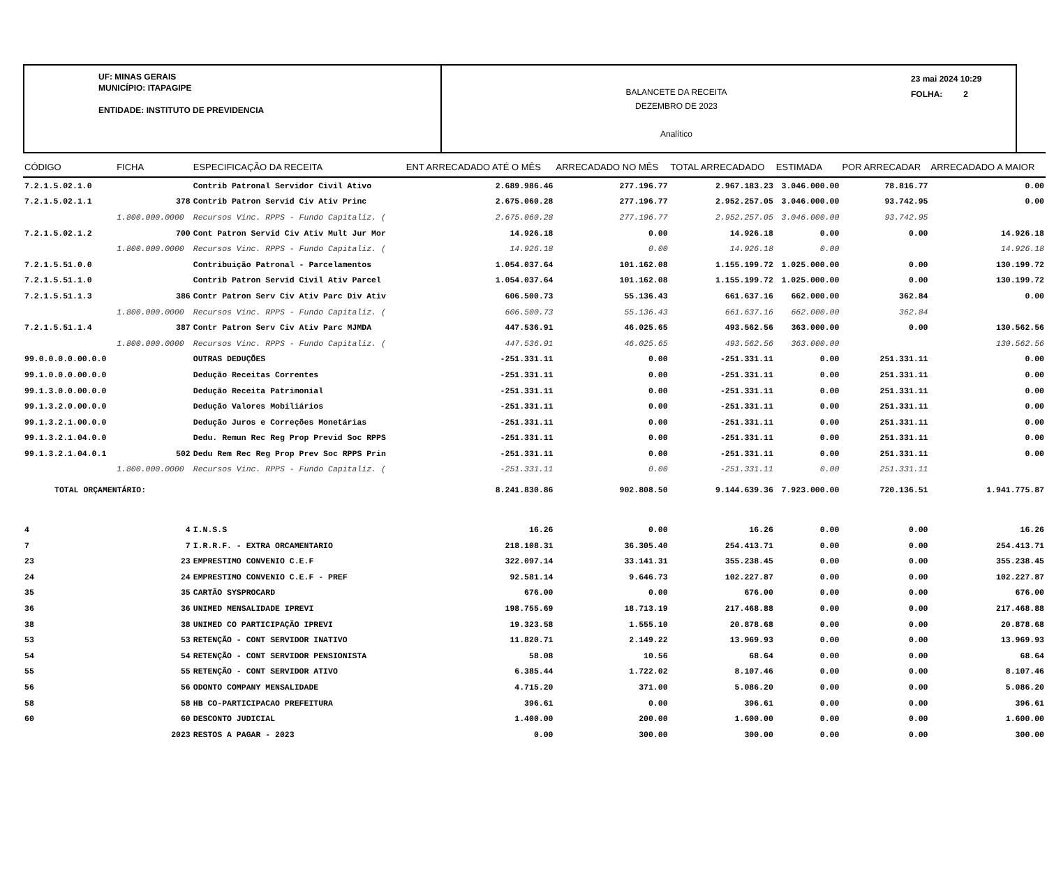UF: MINAS GERAIS
MUNICÍPIO: ITAPAGIPE
ENTIDADE: INSTITUTO DE PREVIDENCIA
BALANCETE DA RECEITA
DEZEMBRO DE 2023
Analítico
23 mai 2024 10:29
FOLHA: 2
| CÓDIGO | FICHA | ESPECIFICAÇÃO DA RECEITA | ENT ARRECADADO ATÉ O MÊS | ARRECADADO NO MÊS | TOTAL ARRECADADO | ESTIMADA | POR ARRECADAR | ARRECADADO A MAIOR |
| --- | --- | --- | --- | --- | --- | --- | --- | --- |
| 7.2.1.5.02.1.0 | | Contrib Patronal Servidor Civil Ativo | 2.689.986.46 | 277.196.77 | 2.967.183.23 | 3.046.000.00 | 78.816.77 | 0.00 |
| 7.2.1.5.02.1.1 | 378 | Contrib Patron Servid Civ Ativ Princ | 2.675.060.28 | 277.196.77 | 2.952.257.05 | 3.046.000.00 | 93.742.95 | 0.00 |
| | 1.800.000.0000 | Recursos Vinc. RPPS - Fundo Capitaliz. ( | 2.675.060.28 | 277.196.77 | 2.952.257.05 | 3.046.000.00 | 93.742.95 | |
| 7.2.1.5.02.1.2 | 700 | Cont Patron Servid Civ Ativ Mult Jur Mor | 14.926.18 | 0.00 | 14.926.18 | 0.00 | 0.00 | 14.926.18 |
| | 1.800.000.0000 | Recursos Vinc. RPPS - Fundo Capitaliz. ( | 14.926.18 | 0.00 | 14.926.18 | 0.00 | | 14.926.18 |
| 7.2.1.5.51.0.0 | | Contribuição Patronal - Parcelamentos | 1.054.037.64 | 101.162.08 | 1.155.199.72 | 1.025.000.00 | 0.00 | 130.199.72 |
| 7.2.1.5.51.1.0 | | Contrib Patron Servid Civil Ativ Parcel | 1.054.037.64 | 101.162.08 | 1.155.199.72 | 1.025.000.00 | 0.00 | 130.199.72 |
| 7.2.1.5.51.1.3 | 386 | Contr Patron Serv Civ Ativ Parc Div Ativ | 606.500.73 | 55.136.43 | 661.637.16 | 662.000.00 | 362.84 | 0.00 |
| | 1.800.000.0000 | Recursos Vinc. RPPS - Fundo Capitaliz. ( | 606.500.73 | 55.136.43 | 661.637.16 | 662.000.00 | 362.84 | |
| 7.2.1.5.51.1.4 | 387 | Contr Patron Serv Civ Ativ Parc MJMDA | 447.536.91 | 46.025.65 | 493.562.56 | 363.000.00 | 0.00 | 130.562.56 |
| | 1.800.000.0000 | Recursos Vinc. RPPS - Fundo Capitaliz. ( | 447.536.91 | 46.025.65 | 493.562.56 | 363.000.00 | | 130.562.56 |
| 99.0.0.0.0.00.0.0 | | OUTRAS DEDUÇÕES | -251.331.11 | 0.00 | -251.331.11 | 0.00 | 251.331.11 | 0.00 |
| 99.1.0.0.0.00.0.0 | | Dedução Receitas Correntes | -251.331.11 | 0.00 | -251.331.11 | 0.00 | 251.331.11 | 0.00 |
| 99.1.3.0.0.00.0.0 | | Dedução Receita Patrimonial | -251.331.11 | 0.00 | -251.331.11 | 0.00 | 251.331.11 | 0.00 |
| 99.1.3.2.0.00.0.0 | | Dedução Valores Mobiliários | -251.331.11 | 0.00 | -251.331.11 | 0.00 | 251.331.11 | 0.00 |
| 99.1.3.2.1.00.0.0 | | Dedução Juros e Correções Monetárias | -251.331.11 | 0.00 | -251.331.11 | 0.00 | 251.331.11 | 0.00 |
| 99.1.3.2.1.04.0.0 | | Dedu. Remun Rec Reg Prop Previd Soc RPPS | -251.331.11 | 0.00 | -251.331.11 | 0.00 | 251.331.11 | 0.00 |
| 99.1.3.2.1.04.0.1 | 502 | Dedu Rem Rec Reg Prop Prev Soc RPPS Prin | -251.331.11 | 0.00 | -251.331.11 | 0.00 | 251.331.11 | 0.00 |
| | 1.800.000.0000 | Recursos Vinc. RPPS - Fundo Capitaliz. ( | -251.331.11 | 0.00 | -251.331.11 | 0.00 | 251.331.11 | |
| TOTAL ORÇAMENTÁRIO: | | | 8.241.830.86 | 902.808.50 | 9.144.639.36 | 7.923.000.00 | 720.136.51 | 1.941.775.87 |
| 4 | 4 | I.N.S.S | 16.26 | 0.00 | 16.26 | 0.00 | 0.00 | 16.26 |
| 7 | 7 | I.R.R.F. - EXTRA ORCAMENTARIO | 218.108.31 | 36.305.40 | 254.413.71 | 0.00 | 0.00 | 254.413.71 |
| 23 | 23 | EMPRESTIMO CONVENIO C.E.F | 322.097.14 | 33.141.31 | 355.238.45 | 0.00 | 0.00 | 355.238.45 |
| 24 | 24 | EMPRESTIMO CONVENIO C.E.F - PREF | 92.581.14 | 9.646.73 | 102.227.87 | 0.00 | 0.00 | 102.227.87 |
| 35 | 35 | CARTÃO SYSPROCARD | 676.00 | 0.00 | 676.00 | 0.00 | 0.00 | 676.00 |
| 36 | 36 | UNIMED MENSALIDADE IPREVI | 198.755.69 | 18.713.19 | 217.468.88 | 0.00 | 0.00 | 217.468.88 |
| 38 | 38 | UNIMED CO PARTICIPAÇÃO IPREVI | 19.323.58 | 1.555.10 | 20.878.68 | 0.00 | 0.00 | 20.878.68 |
| 53 | 53 | RETENÇÃO - CONT SERVIDOR INATIVO | 11.820.71 | 2.149.22 | 13.969.93 | 0.00 | 0.00 | 13.969.93 |
| 54 | 54 | RETENÇÃO - CONT SERVIDOR PENSIONISTA | 58.08 | 10.56 | 68.64 | 0.00 | 0.00 | 68.64 |
| 55 | 55 | RETENÇÃO - CONT SERVIDOR ATIVO | 6.385.44 | 1.722.02 | 8.107.46 | 0.00 | 0.00 | 8.107.46 |
| 56 | 56 | ODONTO COMPANY MENSALIDADE | 4.715.20 | 371.00 | 5.086.20 | 0.00 | 0.00 | 5.086.20 |
| 58 | 58 | HB CO-PARTICIPACAO PREFEITURA | 396.61 | 0.00 | 396.61 | 0.00 | 0.00 | 396.61 |
| 60 | 60 | DESCONTO JUDICIAL | 1.400.00 | 200.00 | 1.600.00 | 0.00 | 0.00 | 1.600.00 |
| | 2023 | RESTOS A PAGAR - 2023 | 0.00 | 300.00 | 300.00 | 0.00 | 0.00 | 300.00 |